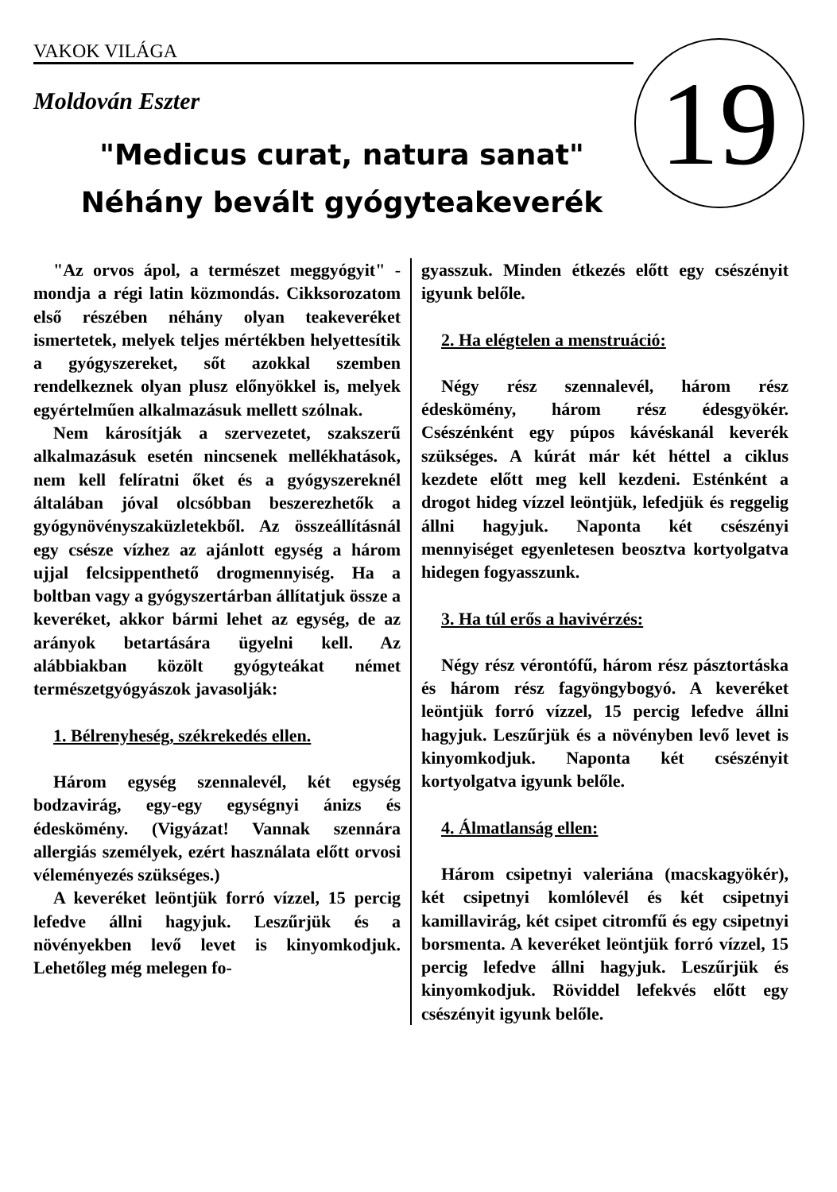VAKOK VILÁGA 19
Moldován Eszter
"Medicus curat, natura sanat"
Néhány bevált gyógyteakeverék
"Az orvos ápol, a természet meggyógyit" - mondja a régi latin közmondás. Cikksorozatom első részében néhány olyan teakeveréket ismertetek, melyek teljes mértékben helyettesítik a gyógyszereket, sőt azokkal szemben rendelkeznek olyan plusz előnyökkel is, melyek egyértelműen alkalmazásuk mellett szólnak.
Nem károsítják a szervezetet, szakszerű alkalmazásuk esetén nincsenek mellékhatások, nem kell felíratni őket és a gyógyszereknél általában jóval olcsóbban beszerezhetők a gyógynövényszaküzletekből. Az összeállításnál egy csésze vízhez az ajánlott egység a három ujjal felcsippenthető drogmennyiség. Ha a boltban vagy a gyógyszertárban állítatjuk össze a keveréket, akkor bármi lehet az egység, de az arányok betartására ügyelni kell. Az alábbiakban közölt gyógyteákat német természetgyógyászok javasolják:
1. Bélrenyheség, székrekedés ellen.
Három egység szennalevél, két egység bodzavirág, egy-egy egységnyi ánizs és édeskömény. (Vigyázat! Vannak szennára allergiás személyek, ezért használata előtt orvosi véleményezés szükséges.)
A keveréket leöntjük forró vízzel, 15 percig lefedve állni hagyjuk. Leszűrjük és a növényekben levő levet is kinyomkodjuk. Lehetőleg még melegen fo-
gyasszuk. Minden étkezés előtt egy csészényit igyunk belőle.
2. Ha elégtelen a menstruáció:
Négy rész szennalevél, három rész édeskömény, három rész édesgyökér. Csészénként egy púpos kávéskanál keverék szükséges. A kúrát már két héttel a ciklus kezdete előtt meg kell kezdeni. Esténként a drogot hideg vízzel leöntjük, lefedjük és reggelig állni hagyjuk. Naponta két csészényi mennyiséget egyenletesen beosztva kortyolgatva hidegen fogyasszunk.
3. Ha túl erős a havivérzés:
Négy rész vérontófű, három rész pásztortáska és három rész fagyöngybogyó. A keveréket leöntjük forró vízzel, 15 percig lefedve állni hagyjuk. Leszűrjük és a növényben levő levet is kinyomkodjuk. Naponta két csészényit kortyolgatva igyunk belőle.
4. Álmatlanság ellen:
Három csipetnyi valeriána (macskagyökér), két csipetnyi komlólevél és két csipetnyi kamillavirág, két csipet citromfű és egy csipetnyi borsmenta. A keveréket leöntjük forró vízzel, 15 percig lefedve állni hagyjuk. Leszűrjük és kinyomkodjuk. Röviddel lefekvés előtt egy csészényit igyunk belőle.